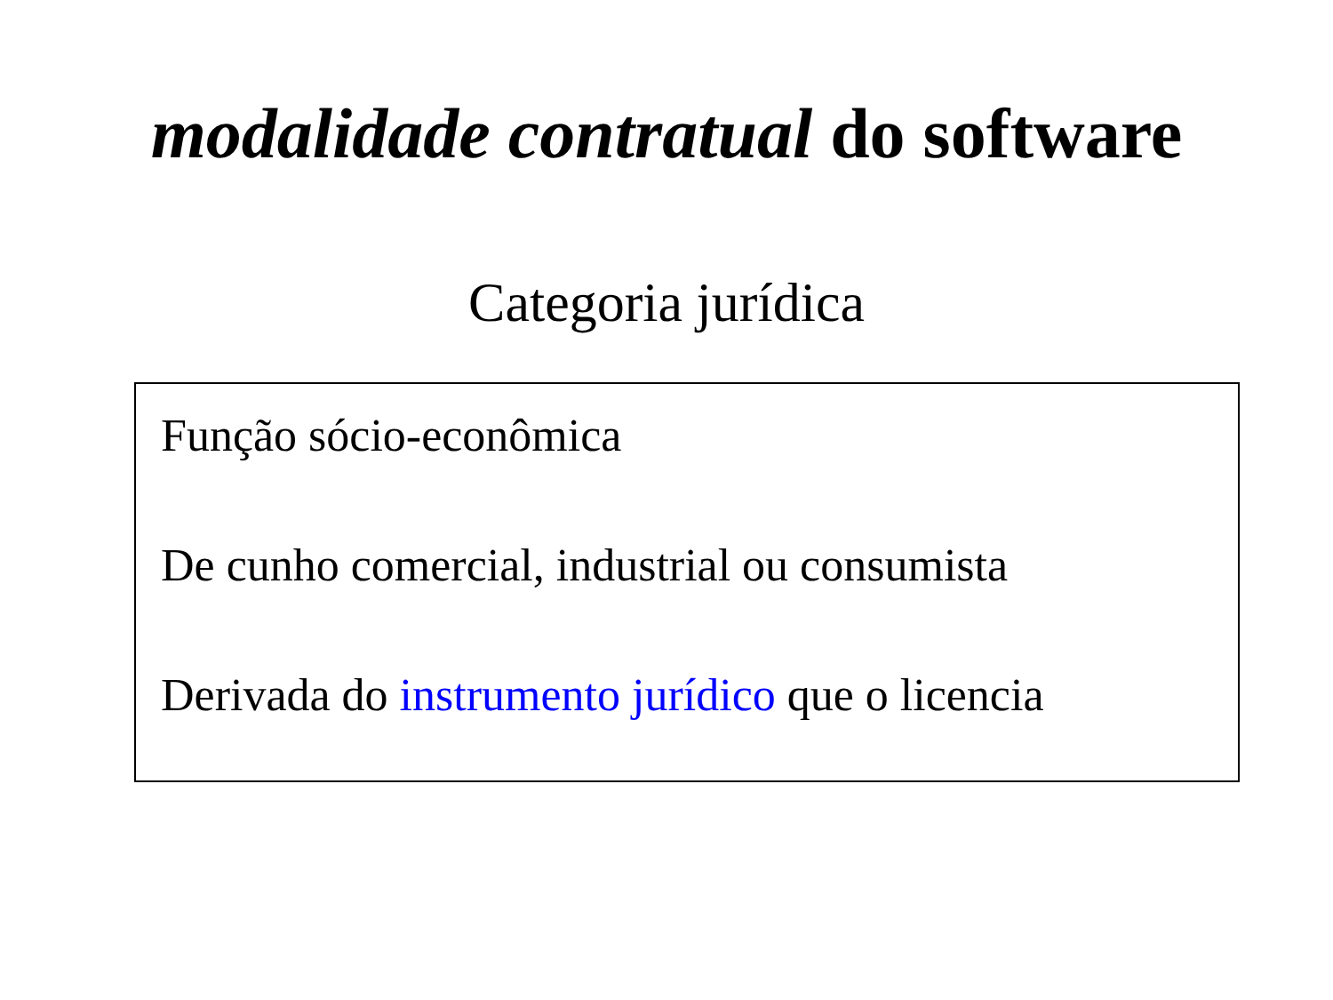modalidade contratual do software
Categoria jurídica
Função sócio-econômica
De cunho comercial, industrial ou consumista
Derivada do instrumento jurídico que o licencia